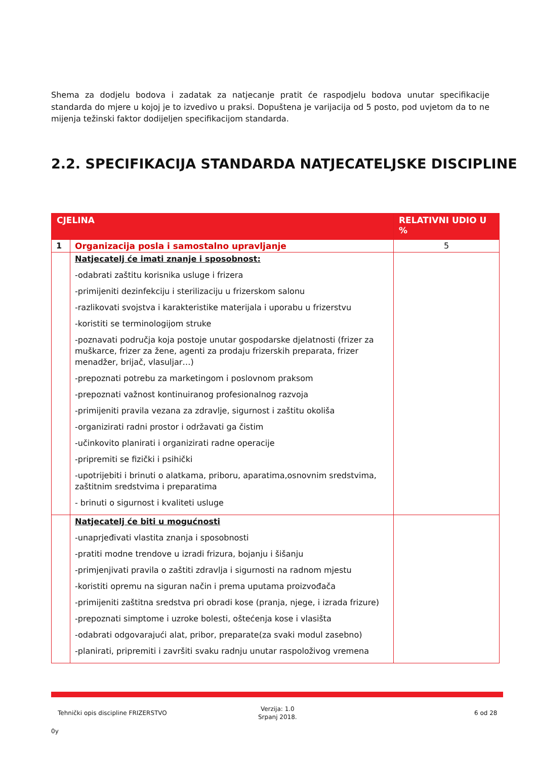Shema za dodjelu bodova i zadatak za natjecanje pratit će raspodjelu bodova unutar specifikacije standarda do mjere u kojoj je to izvedivo u praksi. Dopuštena je varijacija od 5 posto, pod uvjetom da to ne mijenja težinski faktor dodijeljen specifikacijom standarda.
2.2. SPECIFIKACIJA STANDARDA NATJECATELJSKE DISCIPLINE
| CJELINA | | RELATIVNI UDIO U % |
| --- | --- | --- |
| 1 | Organizacija posla i samostalno upravljanje | 5 |
| | Natjecatelj će imati znanje i sposobnost: -odabrati zaštitu korisnika usluge i frizera -primijeniti dezinfekciju i sterilizaciju u frizerskom salonu -razlikovati svojstva i karakteristike materijala i uporabu u frizerstvu -koristiti se terminologijom struke -poznavati područja koja postoje unutar gospodarske djelatnosti (frizer za muškarce, frizer za žene, agenti za prodaju frizerskih preparata, frizer menadžer, brijač, vlasuljar…) -prepoznati potrebu za marketingom i poslovnom praksom -prepoznati važnost kontinuiranog profesionalnog razvoja -primijeniti pravila vezana za zdravlje, sigurnost i zaštitu okoliša -organizirati radni prostor i održavati ga čistim -učinkovito planirati i organizirati radne operacije -pripremiti se fizički i psihički -upotrijebiti i brinuti o alatkama, priboru, aparatima,osnovnim sredstvima, zaštitnim sredstvima i preparatima - brinuti o sigurnost i kvaliteti usluge | |
| | Natjecatelj će biti u mogućnosti -unaprjeđivati vlastita znanja i sposobnosti -pratiti modne trendove u izradi frizura, bojanju i šišanju -primjenjivati pravila o zaštiti zdravlja i sigurnosti na radnom mjestu -koristiti opremu na siguran način i prema uputama proizvođača -primijeniti zaštitna sredstva pri obradi kose (pranja, njege, i izrada frizure) -prepoznati simptome i uzroke bolesti, oštećenja kose i vlasišta -odabrati odgovarajući alat, pribor, preparate(za svaki modul zasebno) -planirati, pripremiti i završiti svaku radnju unutar raspoloživog vremena | |
Tehnički opis discipline FRIZERSTVO
Verzija: 1.0
Srpanj 2018.
6 od 28
0y